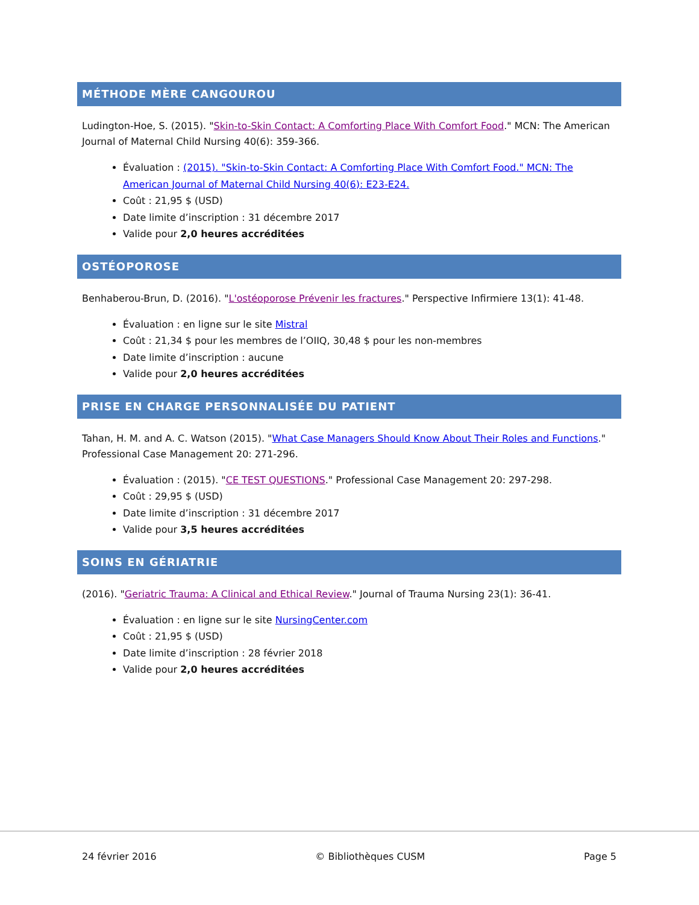MÉTHODE MÈRE CANGOUROU
Ludington-Hoe, S. (2015). "Skin-to-Skin Contact: A Comforting Place With Comfort Food." MCN: The American Journal of Maternal Child Nursing 40(6): 359-366.
Évaluation : (2015). "Skin-to-Skin Contact: A Comforting Place With Comfort Food." MCN: The American Journal of Maternal Child Nursing 40(6): E23-E24.
Coût : 21,95 $ (USD)
Date limite d’inscription : 31 décembre 2017
Valide pour 2,0 heures accréditées
OSTÉOPOROSE
Benhaberou-Brun, D. (2016). "L'ostéoporose Prévenir les fractures." Perspective Infirmiere 13(1): 41-48.
Évaluation : en ligne sur le site Mistral
Coût : 21,34 $ pour les membres de l’OIIQ, 30,48 $ pour les non-membres
Date limite d’inscription : aucune
Valide pour 2,0 heures accréditées
PRISE EN CHARGE PERSONNALISÉE DU PATIENT
Tahan, H. M. and A. C. Watson (2015). "What Case Managers Should Know About Their Roles and Functions." Professional Case Management 20: 271-296.
Évaluation : (2015). "CE TEST QUESTIONS." Professional Case Management 20: 297-298.
Coût : 29,95 $ (USD)
Date limite d’inscription : 31 décembre 2017
Valide pour 3,5 heures accréditées
SOINS EN GÉRIATRIE
(2016). "Geriatric Trauma: A Clinical and Ethical Review." Journal of Trauma Nursing 23(1): 36-41.
Évaluation : en ligne sur le site NursingCenter.com
Coût : 21,95 $ (USD)
Date limite d’inscription : 28 février 2018
Valide pour 2,0 heures accréditées
24 février 2016 © Bibliothèques CUSM Page 5